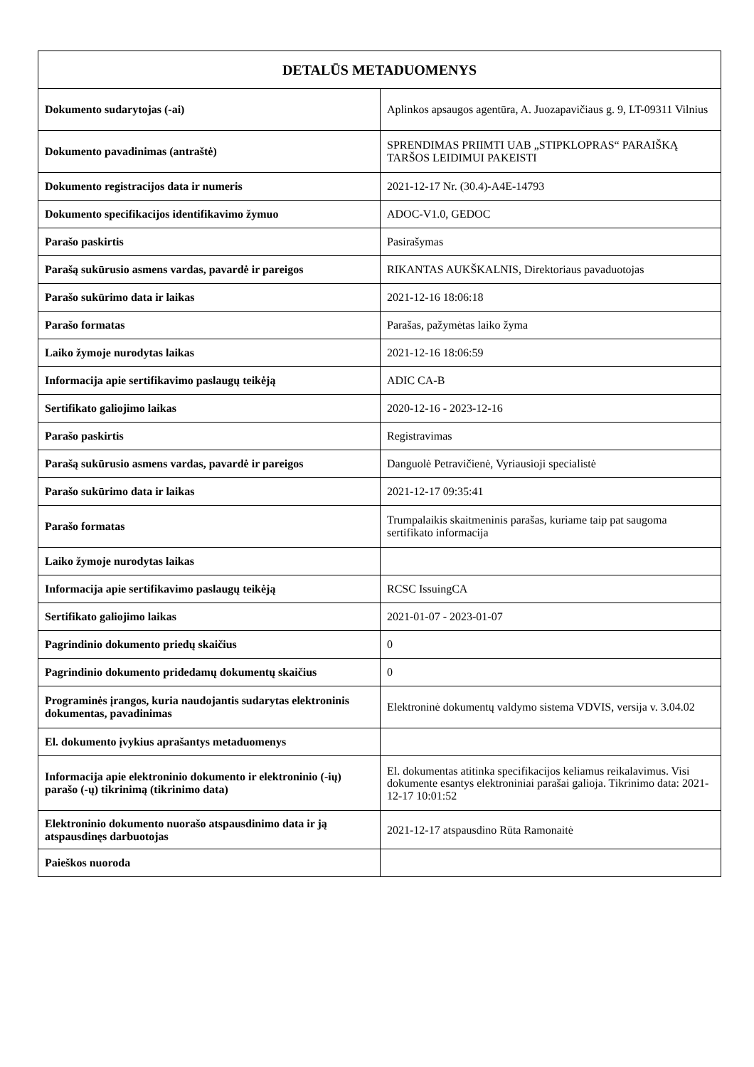| DETALŪS METADUOMENYS | |
| --- | --- |
| Dokumento sudarytojas (-ai) | Aplinkos apsaugos agentūra, A. Juozapavičiaus g. 9, LT-09311 Vilnius |
| Dokumento pavadinimas (antraštė) | SPRENDIMAS PRIIMTI UAB „STIPKLOPRAS“ PARAIŠKĄ TARŠOS LEIDIMUI PAKEISTI |
| Dokumento registracijos data ir numeris | 2021-12-17 Nr. (30.4)-A4E-14793 |
| Dokumento specifikacijos identifikavimo žymuo | ADOC-V1.0, GEDOC |
| Parašo paskirtis | Pasirašymas |
| Parašą sukūrusio asmens vardas, pavardė ir pareigos | RIKANTAS AUKŠKALNIS, Direktoriaus pavaduotojas |
| Parašo sukūrimo data ir laikas | 2021-12-16 18:06:18 |
| Parašo formatas | Parašas, pažymėtas laiko žyma |
| Laiko žymoje nurodytas laikas | 2021-12-16 18:06:59 |
| Informacija apie sertifikavimo paslaugų teikėją | ADIC CA-B |
| Sertifikato galiojimo laikas | 2020-12-16 - 2023-12-16 |
| Parašo paskirtis | Registravimas |
| Parašą sukūrusio asmens vardas, pavardė ir pareigos | Danguolė Petravičienė, Vyriausioji specialistė |
| Parašo sukūrimo data ir laikas | 2021-12-17 09:35:41 |
| Parašo formatas | Trumpalaikis skaitmeninis parašas, kuriame taip pat saugoma sertifikato informacija |
| Laiko žymoje nurodytas laikas | |
| Informacija apie sertifikavimo paslaugų teikėją | RCSC IssuingCA |
| Sertifikato galiojimo laikas | 2021-01-07 - 2023-01-07 |
| Pagrindinio dokumento priedų skaičius | 0 |
| Pagrindinio dokumento pridedamų dokumentų skaičius | 0 |
| Programinės įrangos, kuria naudojantis sudarytas elektroninis dokumentas, pavadinimas | Elektroninė dokumentų valdymo sistema VDVIS, versija v. 3.04.02 |
| El. dokumento įvykius aprašantys metaduomenys | |
| Informacija apie elektroninio dokumento ir elektroninio (-ių) parašo (-ų) tikrinimą (tikrinimo data) | El. dokumentas atitinka specifikacijos keliamus reikalavimus. Visi dokumente esantys elektroniniai parašai galioja. Tikrinimo data: 2021-12-17 10:01:52 |
| Elektroninio dokumento nuorašo atspausdinimo data ir ją atspausdinęs darbuotojas | 2021-12-17 atspausdino Rūta Ramonaitė |
| Paieškos nuoroda | |